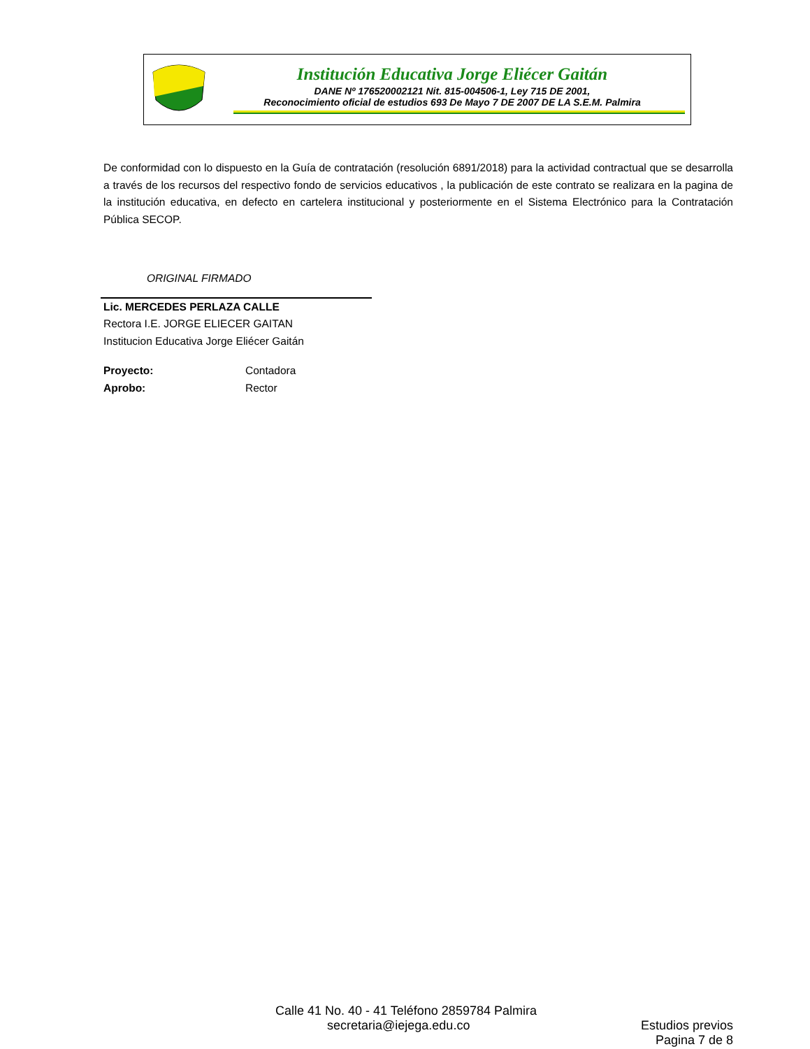Institución Educativa Jorge Eliécer Gaitán
DANE Nº 176520002121 Nit. 815-004506-1, Ley 715 DE 2001,
Reconocimiento oficial de estudios 693 De Mayo 7 DE 2007 DE LA S.E.M. Palmira
De conformidad con lo dispuesto en la Guía de contratación (resolución 6891/2018) para la actividad contractual que se desarrolla a través de los recursos del respectivo fondo de servicios educativos , la publicación de este contrato se realizara en la pagina de la institución educativa, en defecto en cartelera institucional y posteriormente en el Sistema Electrónico para la Contratación Pública SECOP.
ORIGINAL FIRMADO
Lic. MERCEDES PERLAZA CALLE
Rectora I.E. JORGE ELIECER GAITAN
Institucion Educativa Jorge Eliécer Gaitán
Proyecto: Contadora
Aprobo: Rector
Calle 41 No. 40 - 41 Teléfono 2859784 Palmira
secretaria@iejega.edu.co Estudios previos
Pagina 7 de 8